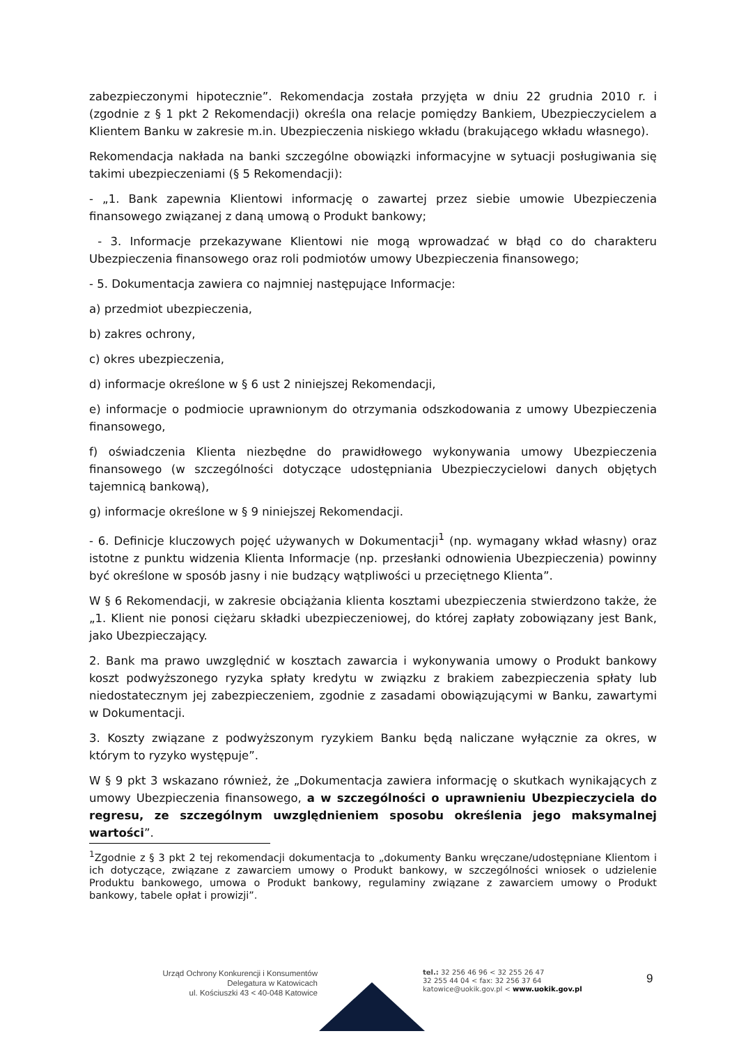zabezpieczonymi hipotecznie”. Rekomendacja została przyjęta w dniu 22 grudnia 2010 r. i (zgodnie z § 1 pkt 2 Rekomendacji) określa ona relacje pomiędzy Bankiem, Ubezpieczycielem a Klientem Banku w zakresie m.in. Ubezpieczenia niskiego wkładu (brakującego wkładu własnego).
Rekomendacja nakłada na banki szczególne obowiązki informacyjne w sytuacji posługiwania się takimi ubezpieczeniami (§ 5 Rekomendacji):
- „1. Bank zapewnia Klientowi informację o zawartej przez siebie umowie Ubezpieczenia finansowego związanej z daną umową o Produkt bankowy;
- 3. Informacje przekazywane Klientowi nie mogą wprowadzać w błąd co do charakteru Ubezpieczenia finansowego oraz roli podmiotów umowy Ubezpieczenia finansowego;
- 5. Dokumentacja zawiera co najmniej następujące Informacje:
a) przedmiot ubezpieczenia,
b) zakres ochrony,
c) okres ubezpieczenia,
d) informacje określone w § 6 ust 2 niniejszej Rekomendacji,
e) informacje o podmiocie uprawnionym do otrzymania odszkodowania z umowy Ubezpieczenia finansowego,
f) oświadczenia Klienta niezbędne do prawidłowego wykonywania umowy Ubezpieczenia finansowego (w szczególności dotyczące udostępniania Ubezpieczycielowi danych objętych tajemnicą bankową),
g) informacje określone w § 9 niniejszej Rekomendacji.
- 6. Definicje kluczowych pojęć używanych w Dokumentacji<sup>1</sup> (np. wymagany wkład własny) oraz istotne z punktu widzenia Klienta Informacje (np. przesłanki odnowienia Ubezpieczenia) powinny być określone w sposób jasny i nie budzący wątpliwości u przeciętnego Klienta”.
W § 6 Rekomendacji, w zakresie obciążania klienta kosztami ubezpieczenia stwierdzono także, że „1. Klient nie ponosi ciężaru składki ubezpieczeniowej, do której zapłaty zobowiązany jest Bank, jako Ubezpieczający.
2. Bank ma prawo uwzględnić w kosztach zawarcia i wykonywania umowy o Produkt bankowy koszt podwyższonego ryzyka spłaty kredytu w związku z brakiem zabezpieczenia spłaty lub niedostatecznym jej zabezpieczeniem, zgodnie z zasadami obowiązującymi w Banku, zawartymi w Dokumentacji.
3. Koszty związane z podwyższonym ryzykiem Banku będą naliczane wyłącznie za okres, w którym to ryzyko występuje”.
W § 9 pkt 3 wskazano również, że „Dokumentacja zawiera informację o skutkach wynikających z umowy Ubezpieczenia finansowego, a w szczególności o uprawnieniu Ubezpieczyciela do regresu, ze szczególnym uwzględnieniem sposobu określenia jego maksymalnej wartości”.
<sup>1</sup> Zgodnie z § 3 pkt 2 tej rekomendacji dokumentacja to „dokumenty Banku wręczane/udostępniane Klientom i ich dotyczące, związane z zawarciem umowy o Produkt bankowy, w szczególności wniosek o udzielenie Produktu bankowego, umowa o Produkt bankowy, regulaminy związane z zawarciem umowy o Produkt bankowy, tabele opłat i prowizji”.
Urząd Ochrony Konkurencji i Konsumentów
Delegatura w Katowicach
ul. Kościuszki 43 < 40-048 Katowice
tel.: 32 256 46 96 < 32 255 26 47
32 255 44 04 < fax: 32 256 37 64
katowice@uokik.gov.pl < www.uokik.gov.pl
9